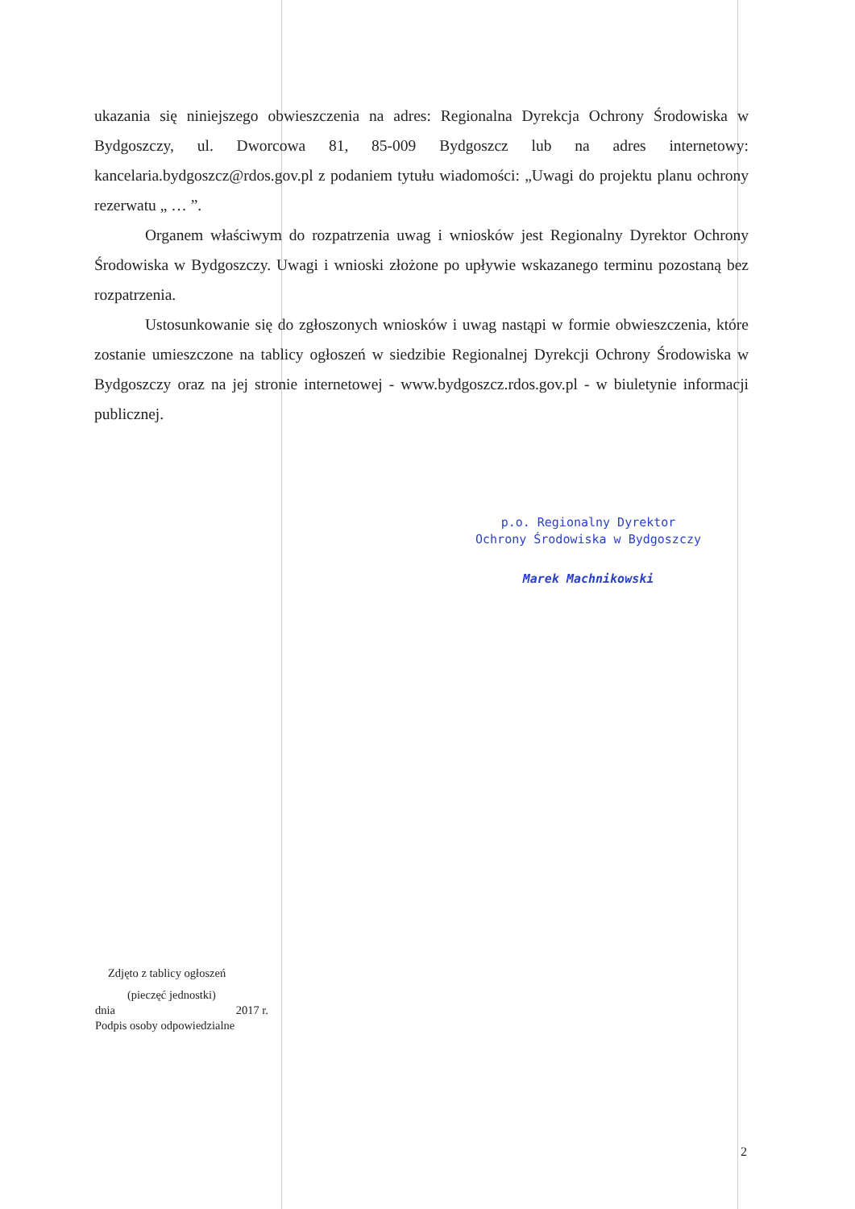ukazania się niniejszego obwieszczenia na adres: Regionalna Dyrekcja Ochrony Środowiska w Bydgoszczy, ul. Dworcowa 81, 85-009 Bydgoszcz lub na adres internetowy: kancelaria.bydgoszcz@rdos.gov.pl z podaniem tytułu wiadomości: „Uwagi do projektu planu ochrony rezerwatu „ … ”.
Organem właściwym do rozpatrzenia uwag i wniosków jest Regionalny Dyrektor Ochrony Środowiska w Bydgoszczy. Uwagi i wnioski złożone po upływie wskazanego terminu pozostaną bez rozpatrzenia.
Ustosunkowanie się do zgłoszonych wniosków i uwag nastąpi w formie obwieszczenia, które zostanie umieszczone na tablicy ogłoszeń w siedzibie Regionalnej Dyrekcji Ochrony Środowiska w Bydgoszczy oraz na jej stronie internetowej - www.bydgoszcz.rdos.gov.pl - w biuletynie informacji publicznej.
p.o. Regionalny Dyrektor
Ochrony Środowiska w Bydgoszczy
Marek Machnikowski
Zdjęto z tablicy ogłoszeń
(pieczęć jednostki)
dnia 2017 r.
Podpis osoby odpowiedzialne
2